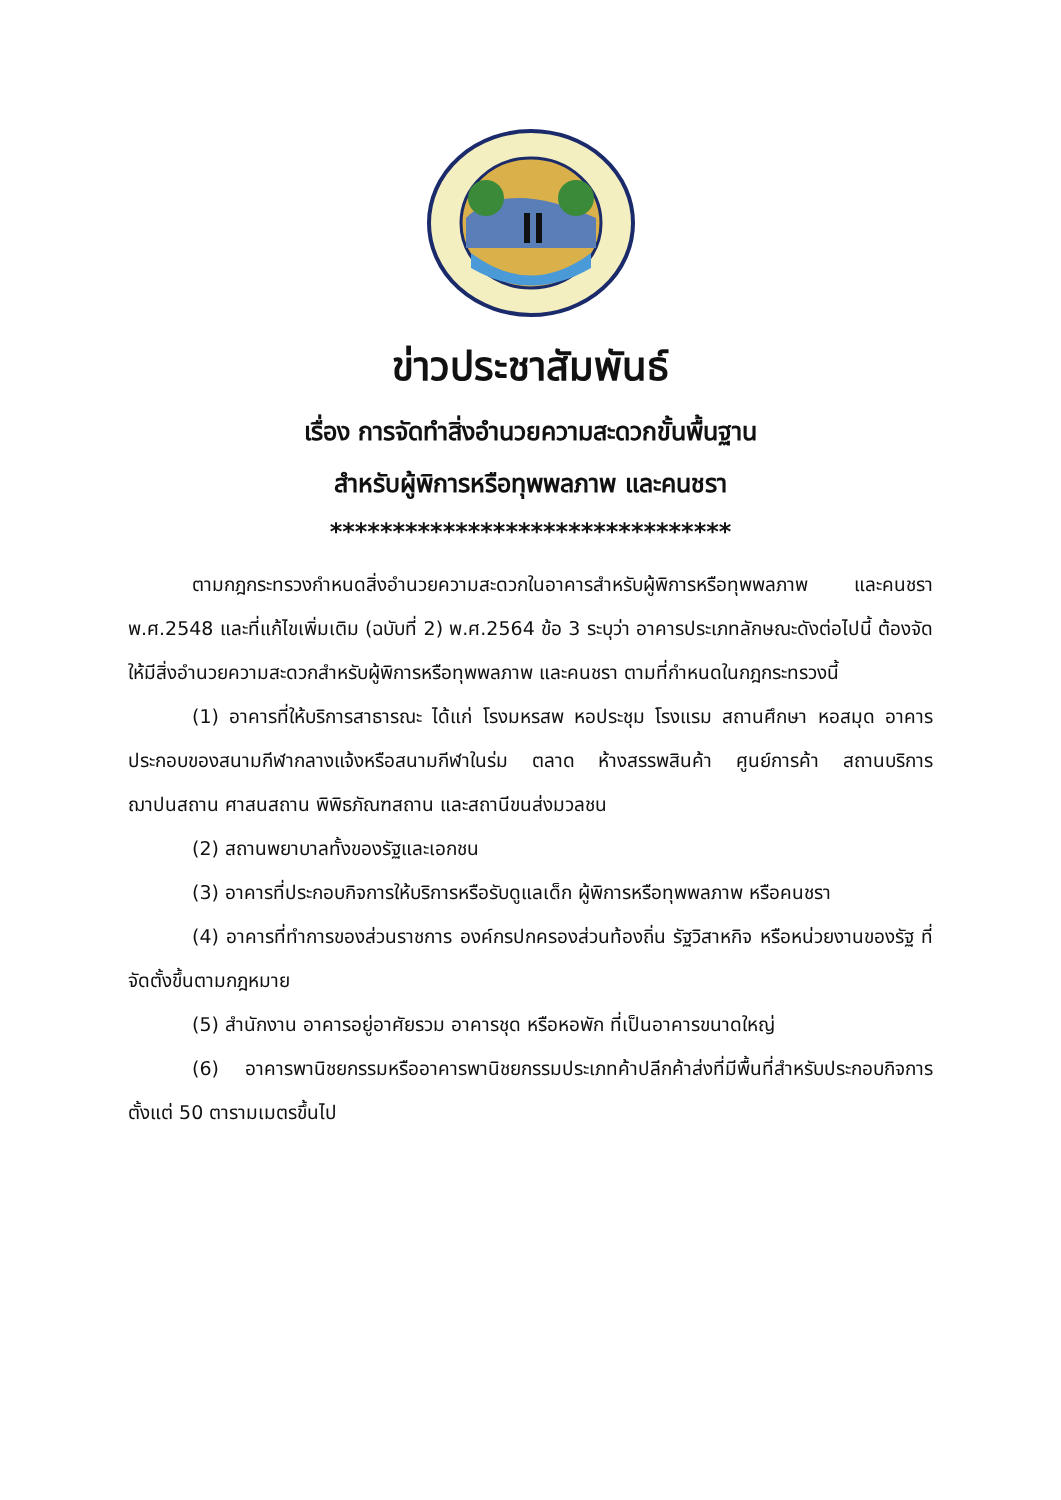ข่าวประชาสัมพันธ์
เรื่อง การจัดทำสิ่งอำนวยความสะดวกขั้นพื้นฐาน
สำหรับผู้พิการหรือทุพพลภาพ และคนชรา
********************************
ตามกฎกระทรวงกำหนดสิ่งอำนวยความสะดวกในอาคารสำหรับผู้พิการหรือทุพพลภาพ และคนชรา พ.ศ.2548 และที่แก้ไขเพิ่มเติม (ฉบับที่ 2) พ.ศ.2564 ข้อ 3 ระบุว่า อาคารประเภทลักษณะดังต่อไปนี้ ต้องจัดให้มีสิ่งอำนวยความสะดวกสำหรับผู้พิการหรือทุพพลภาพ และคนชรา ตามที่กำหนดในกฎกระทรวงนี้
(1) อาคารที่ให้บริการสาธารณะ ได้แก่ โรงมหรสพ หอประชุม โรงแรม สถานศึกษา หอสมุด อาคารประกอบของสนามกีฬากลางแจ้งหรือสนามกีฬาในร่ม ตลาด ห้างสรรพสินค้า ศูนย์การค้า สถานบริการ ฌาปนสถาน ศาสนสถาน พิพิธภัณฑสถาน และสถานีขนส่งมวลชน
(2) สถานพยาบาลทั้งของรัฐและเอกชน
(3) อาคารที่ประกอบกิจการให้บริการหรือรับดูแลเด็ก ผู้พิการหรือทุพพลภาพ หรือคนชรา
(4) อาคารที่ทำการของส่วนราชการ องค์กรปกครองส่วนท้องถิ่น รัฐวิสาหกิจ หรือหน่วยงานของรัฐ ที่จัดตั้งขึ้นตามกฎหมาย
(5) สำนักงาน อาคารอยู่อาศัยรวม อาคารชุด หรือหอพัก ที่เป็นอาคารขนาดใหญ่
(6) อาคารพานิชยกรรมหรืออาคารพานิชยกรรมประเภทค้าปลีกค้าส่งที่มีพื้นที่สำหรับประกอบกิจการตั้งแต่ 50 ตารามเมตรขึ้นไป